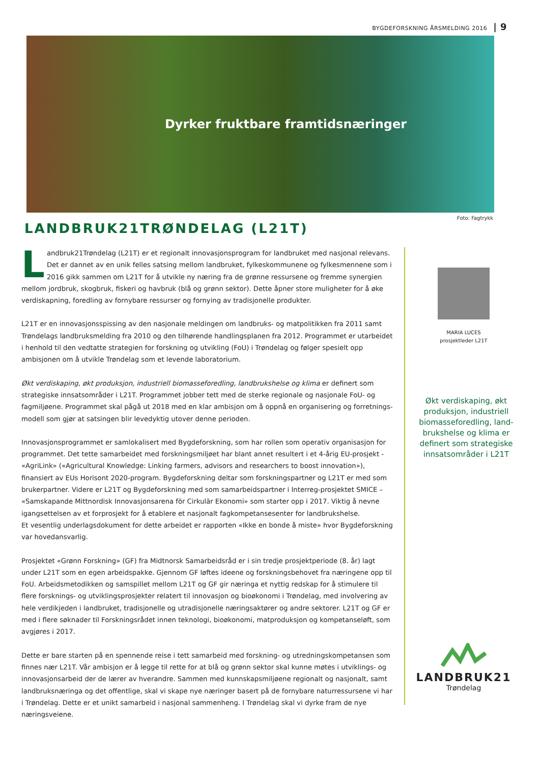BYGDEFORSKNING ÅRSMELDING 2016 | 9
Dyrker fruktbare framtidsnæringer
Foto: Fagtrykk
LANDBRUK21TRØNDELAG (L21T)
Landbruk21Trøndelag (L21T) er et regionalt innovasjonsprogram for landbruket med nasjonal relevans. Det er dannet av en unik felles satsing mellom landbruket, fylkeskommunene og fylkesmennene som i 2016 gikk sammen om L21T for å utvikle ny næring fra de grønne ressursene og fremme synergien mellom jordbruk, skogbruk, fiskeri og havbruk (blå og grønn sektor). Dette åpner store muligheter for å øke verdiskapning, foredling av fornybare ressurser og fornying av tradisjonelle produkter.
L21T er en innovasjonsspissing av den nasjonale meldingen om landbruks- og matpolitikken fra 2011 samt Trøndelags landbruksmelding fra 2010 og den tilhørende handlingsplanen fra 2012. Programmet er utarbeidet i henhold til den vedtatte strategien for forskning og utvikling (FoU) i Trøndelag og følger spesielt opp ambisjonen om å utvikle Trøndelag som et levende laboratorium.
Økt verdiskaping, økt produksjon, industriell biomasseforedling, landbrukshelse og klima er definert som strategiske innsatsområder i L21T. Programmet jobber tett med de sterke regionale og nasjonale FoU- og fagmiljøene. Programmet skal pågå ut 2018 med en klar ambisjon om å oppnå en organisering og forretnings-modell som gjør at satsingen blir levedyktig utover denne perioden.
Innovasjonsprogrammet er samlokalisert med Bygdeforskning, som har rollen som operativ organisasjon for programmet. Det tette samarbeidet med forskningsmiljøet har blant annet resultert i et 4-årig EU-prosjekt - «AgriLink» («Agricultural Knowledge: Linking farmers, advisors and researchers to boost innovation»), finansiert av EUs Horisont 2020-program. Bygdeforskning deltar som forskningspartner og L21T er med som brukerpartner. Videre er L21T og Bygdeforskning med som samarbeidspartner i Interreg-prosjektet SMICE – «Samskapande Mittnordisk Innovasjonsarena för Cirkulär Ekonomi» som starter opp i 2017. Viktig å nevne igangsettelsen av et forprosjekt for å etablere et nasjonalt fagkompetansesenter for landbrukshelse.
Et vesentlig underlagsdokument for dette arbeidet er rapporten «Ikke en bonde å miste» hvor Bygdeforskning var hovedansvarlig.
Prosjektet «Grønn Forskning» (GF) fra Midtnorsk Samarbeidsråd er i sin tredje prosjektperiode (8. år) lagt under L21T som en egen arbeidspakke. Gjennom GF løftes ideene og forskningsbehovet fra næringene opp til FoU. Arbeidsmetodikken og samspillet mellom L21T og GF gir næringa et nyttig redskap for å stimulere til flere forsknings- og utviklingsprosjekter relatert til innovasjon og bioøkonomi i Trøndelag, med involvering av hele verdikjeden i landbruket, tradisjonelle og utradisjonelle næringsaktører og andre sektorer. L21T og GF er med i flere søknader til Forskningsrådet innen teknologi, bioøkonomi, matproduksjon og kompetanseløft, som avgjøres i 2017.
Dette er bare starten på en spennende reise i tett samarbeid med forskning- og utredningskompetansen som finnes nær L21T. Vår ambisjon er å legge til rette for at blå og grønn sektor skal kunne møtes i utviklings- og innovasjonsarbeid der de lærer av hverandre. Sammen med kunnskapsmiljøene regionalt og nasjonalt, samt landbruksnæringa og det offentlige, skal vi skape nye næringer basert på de fornybare naturressursene vi har i Trøndelag. Dette er et unikt samarbeid i nasjonal sammenheng. I Trøndelag skal vi dyrke fram de nye næringsveiene.
MARIA LUCES
prosjektleder L21T
Økt verdiskaping, økt produksjon, industriell biomasseforedling, land-brukshelse og klima er definert som strategiske innsatsområder i L21T
LANDBRUK21
Trøndelag